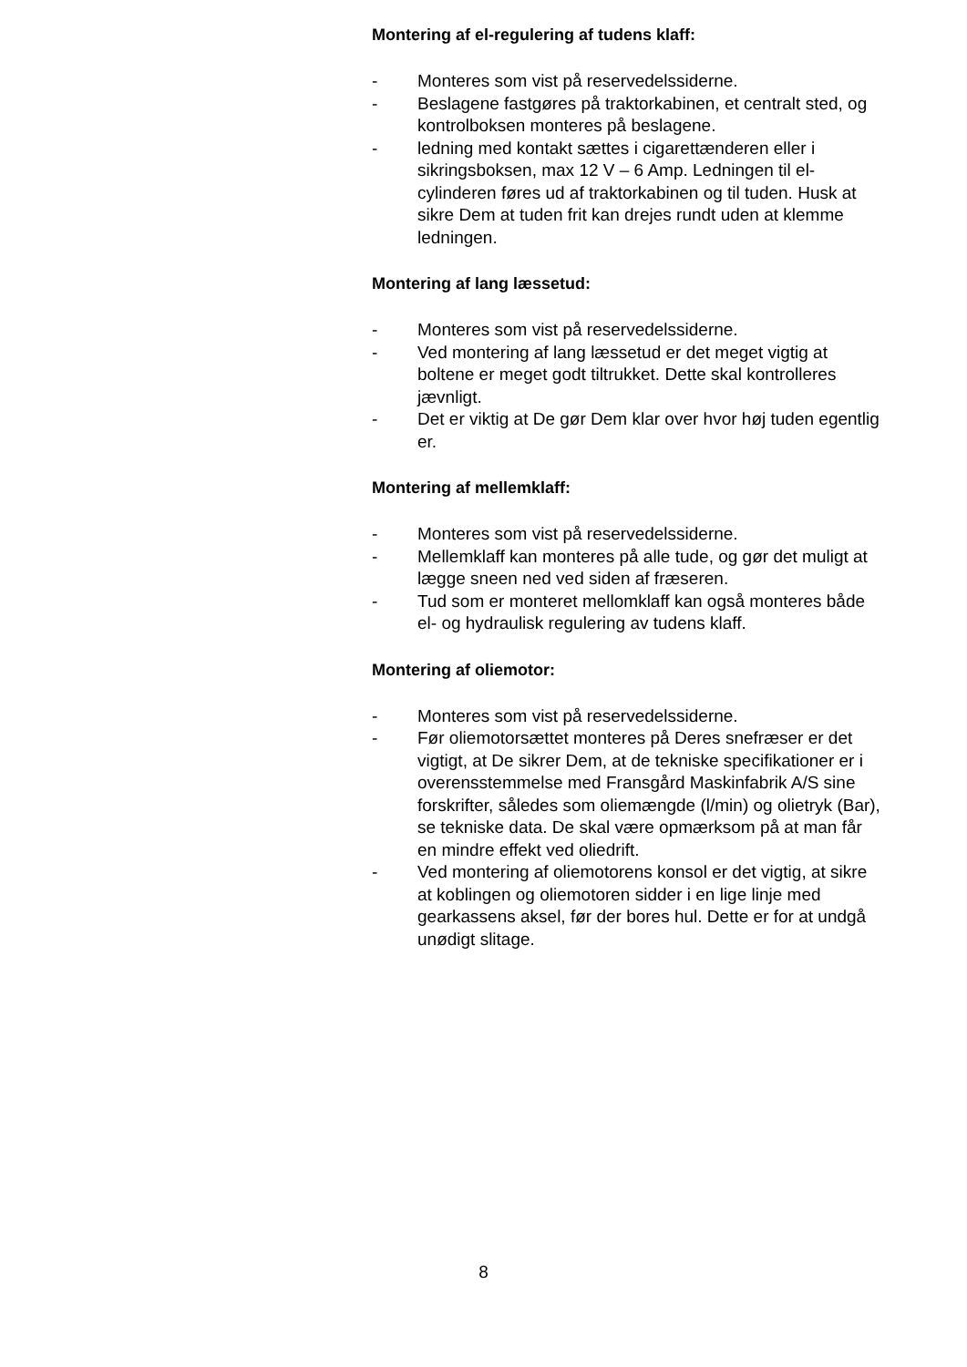Montering af el-regulering af tudens klaff:
- Monteres som vist på reservedelssiderne.
- Beslagene fastgøres på traktorkabinen, et centralt sted, og kontrolboksen monteres på beslagene.
- ledning med kontakt sættes i cigarettænderen eller i sikringsboksen, max 12 V – 6 Amp. Ledningen til el-cylinderen føres ud af traktorkabinen og til tuden. Husk at sikre Dem at tuden frit kan drejes rundt uden at klemme ledningen.
Montering af lang læssetud:
- Monteres som vist på reservedelssiderne.
- Ved montering af lang læssetud er det meget vigtig at boltene er meget godt tiltrukket. Dette skal kontrolleres jævnligt.
- Det er viktig at De gør Dem klar over hvor høj tuden egentlig er.
Montering af mellemklaff:
- Monteres som vist på reservedelssiderne.
- Mellemklaff kan monteres på alle tude, og gør det muligt at lægge sneen ned ved siden af fræseren.
- Tud som er monteret mellomklaff kan også monteres både el- og hydraulisk regulering av tudens klaff.
Montering af oliemotor:
- Monteres som vist på reservedelssiderne.
- Før oliemotorsættet monteres på Deres snefræser er det vigtigt, at De sikrer Dem, at de tekniske specifikationer er i overensstemmelse med Fransgård Maskinfabrik A/S sine forskrifter, således som oliemængde (l/min) og olietryk (Bar), se tekniske data. De skal være opmærksom på at man får en mindre effekt ved oliedrift.
- Ved montering af oliemotorens konsol er det vigtig, at sikre at koblingen og oliemotoren sidder i en lige linje med gearkassens aksel, før der bores hul. Dette er for at undgå unødigt slitage.
8